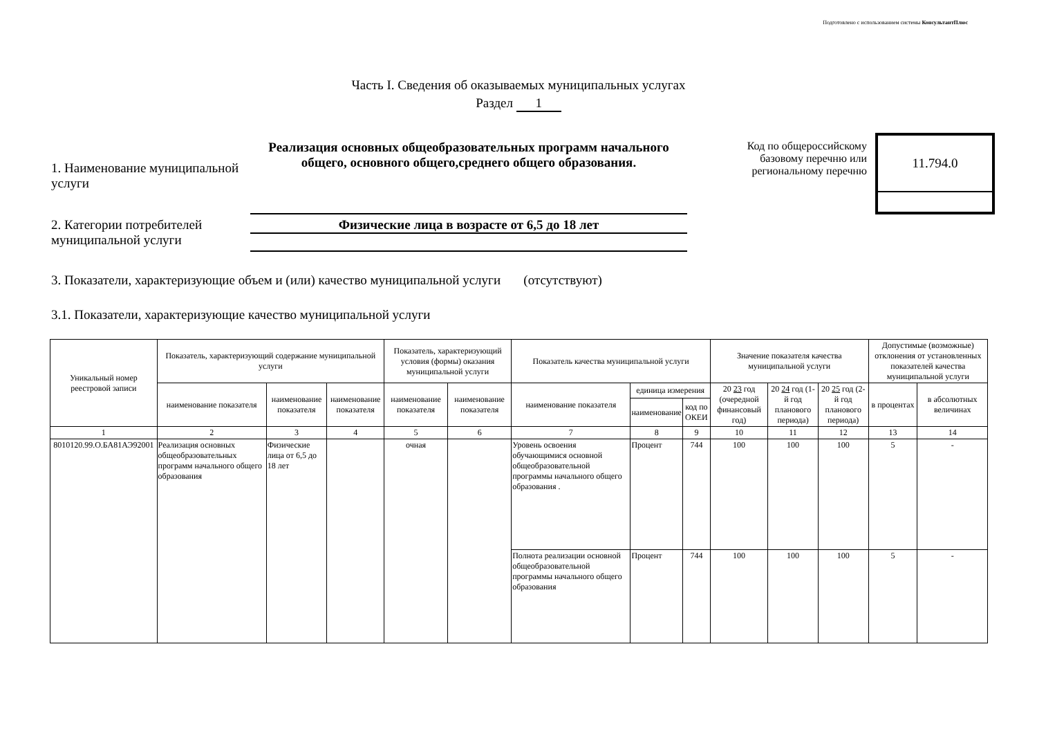Подготовлено с использованием системы КонсультантПлюс
Часть I. Сведения об оказываемых муниципальных услугах
Раздел 1
1. Наименование муниципальной услуги
Реализация основных общеобразовательных программ начального общего, основного общего,среднего общего образования.
Код по общероссийскому базовому перечню или региональному перечню
11.794.0
2. Категории потребителей муниципальной услуги
Физические лица в возрасте от 6,5 до 18 лет
3. Показатели, характеризующие объем и (или) качество муниципальной услуги (отсутствуют)
3.1. Показатели, характеризующие качество муниципальной услуги
| Уникальный номер реестровой записи | Показатель, характеризующий содержание муниципальной услуги | | | Показатель, характеризующий условия (формы) оказания муниципальной услуги | | Показатель качества муниципальной услуги | | | Значение показателя качества муниципальной услуги | | | Допустимые (возможные) отклонения от установленных показателей качества муниципальной услуги | |
| --- | --- | --- | --- | --- | --- | --- | --- | --- | --- | --- | --- | --- | --- |
| | наименование показателя | наименование показателя | наименование показателя | наименование показателя | наименование показателя | наименование показателя | единица измерения | | 20 23 год (очередной финансовый год) | 20 24 год (1-й год планового периода) | 20 25 год (2-й год планового периода) | в процентах | в абсолютных величинах |
| | | | | | | | наименование | код по ОКЕИ | | | | | |
| 1 | 2 | 3 | 4 | 5 | 6 | 7 | 8 | 9 | 10 | 11 | 12 | 13 | 14 |
| 8010120.99.О.БА81АЭ92001 | Реализация основных общеобразовательных программ начального общего образования | Физические лица от 6,5 до 18 лет | | очная | | Уровень освоения обучающимися основной общеобразовательной программы начального общего образования . | Процент | 744 | 100 | 100 | 100 | 5 | - |
| | | | | | | Полнота реализации основной общеобразовательной программы начального общего образования | Процент | 744 | 100 | 100 | 100 | 5 | - |